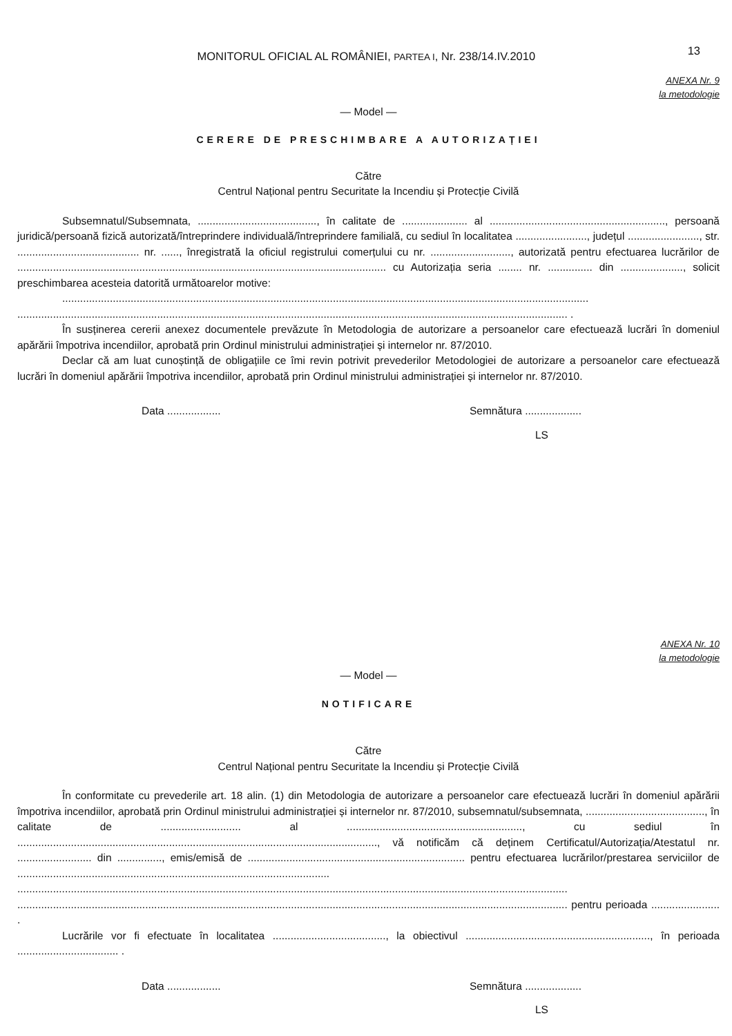MONITORUL OFICIAL AL ROMÂNIEI, PARTEA I, Nr. 238/14.IV.2010
13
ANEXA Nr. 9
la metodologie
— Model —
CERERE DE PRESCHIMBARE A AUTORIZAȚIEI
Către
Centrul Național pentru Securitate la Incendiu și Protecție Civilă
Subsemnatul/Subsemnata, ........................................, în calitate de ...................... al ..........................................................., persoană juridică/persoană fizică autorizată/întreprindere individuală/întreprindere familială, cu sediul în localitatea ........................, județul ........................, str. ......................................... nr. ......, înregistrată la oficiul registrului comerțului cu nr. ..........................., autorizată pentru efectuarea lucrărilor de ............................................................................................................................ cu Autorizația seria ........ nr. ............... din ....................., solicit preschimbarea acesteia datorită următoarelor motive:
.................................................................................................................................................................................
......................................................................................................................................................................................... .
În susținerea cererii anexez documentele prevăzute în Metodologia de autorizare a persoanelor care efectuează lucrări în domeniul apărării împotriva incendiilor, aprobată prin Ordinul ministrului administrației și internelor nr. 87/2010.
Declar că am luat cunoștință de obligațiile ce îmi revin potrivit prevederilor Metodologiei de autorizare a persoanelor care efectuează lucrări în domeniul apărării împotriva incendiilor, aprobată prin Ordinul ministrului administrației și internelor nr. 87/2010.
Data .................. Semnătura ...................
LS
ANEXA Nr. 10
la metodologie
— Model —
NOTIFICARE
Către
Centrul Național pentru Securitate la Incendiu și Protecție Civilă
În conformitate cu prevederile art. 18 alin. (1) din Metodologia de autorizare a persoanelor care efectuează lucrări în domeniul apărării împotriva incendiilor, aprobată prin Ordinul ministrului administrației și internelor nr. 87/2010, subsemnatul/subsemnata, ........................................, în calitate de ........................... al ..........................................................., cu sediul în ........................................................................................................................., vă notificăm că deținem Certificatul/Autorizația/Atestatul nr. ......................... din ..............., emis/emisă de ......................................................................... pentru efectuarea lucrărilor/prestarea serviciilor de ......................................................................................................... ......................................................................................................................................................................................... ......................................................................................................................................................................................... pentru perioada ....................... .
Lucrările vor fi efectuate în localitatea ......................................, la obiectivul .............................................................., în perioada .................................. .
Data .................. Semnătura ...................
LS